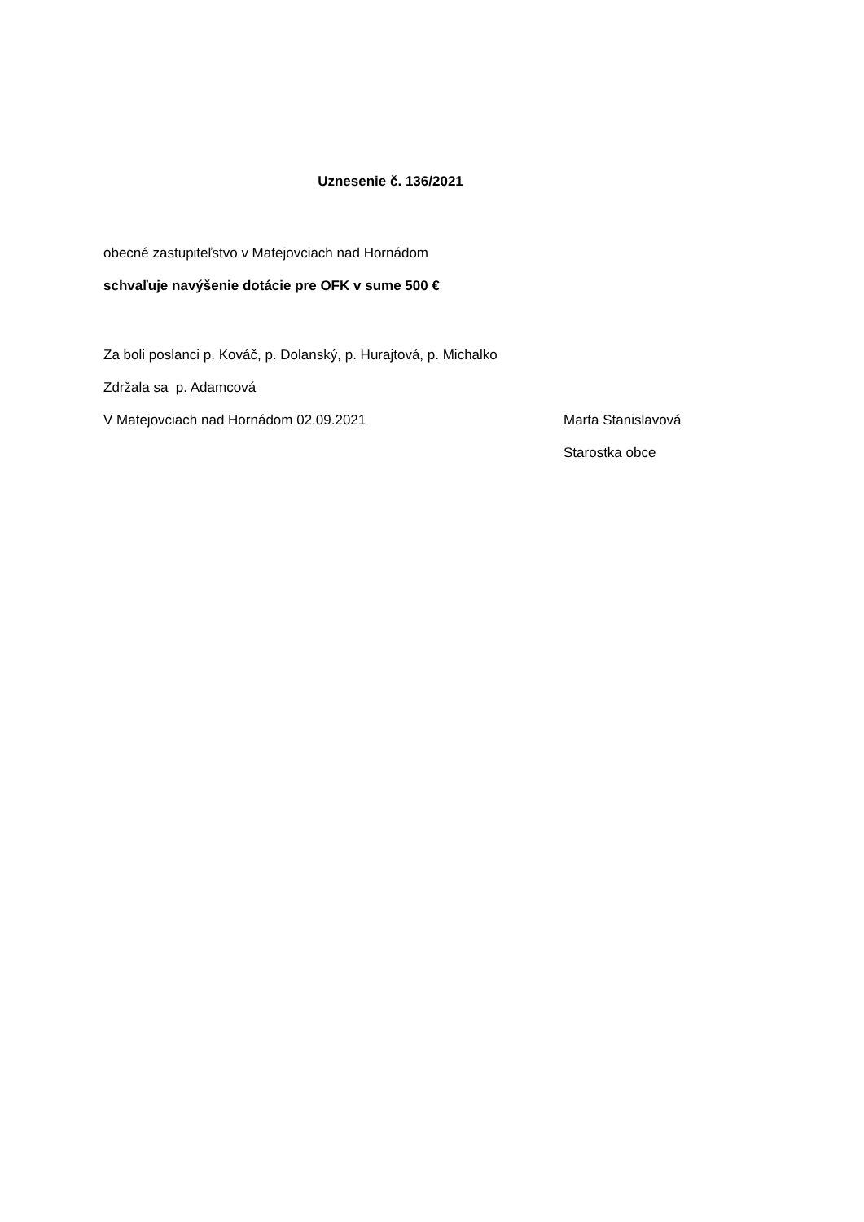Uznesenie č. 136/2021
obecné zastupiteľstvo v Matejovciach nad Hornádom
schvaľuje navýšenie dotácie pre OFK v sume 500 €
Za boli poslanci p. Kováč, p. Dolanský, p. Hurajtová, p. Michalko
Zdržala sa p. Adamcová
V Matejovciach nad Hornádom 02.09.2021 Marta Stanislavová
Starostka obce